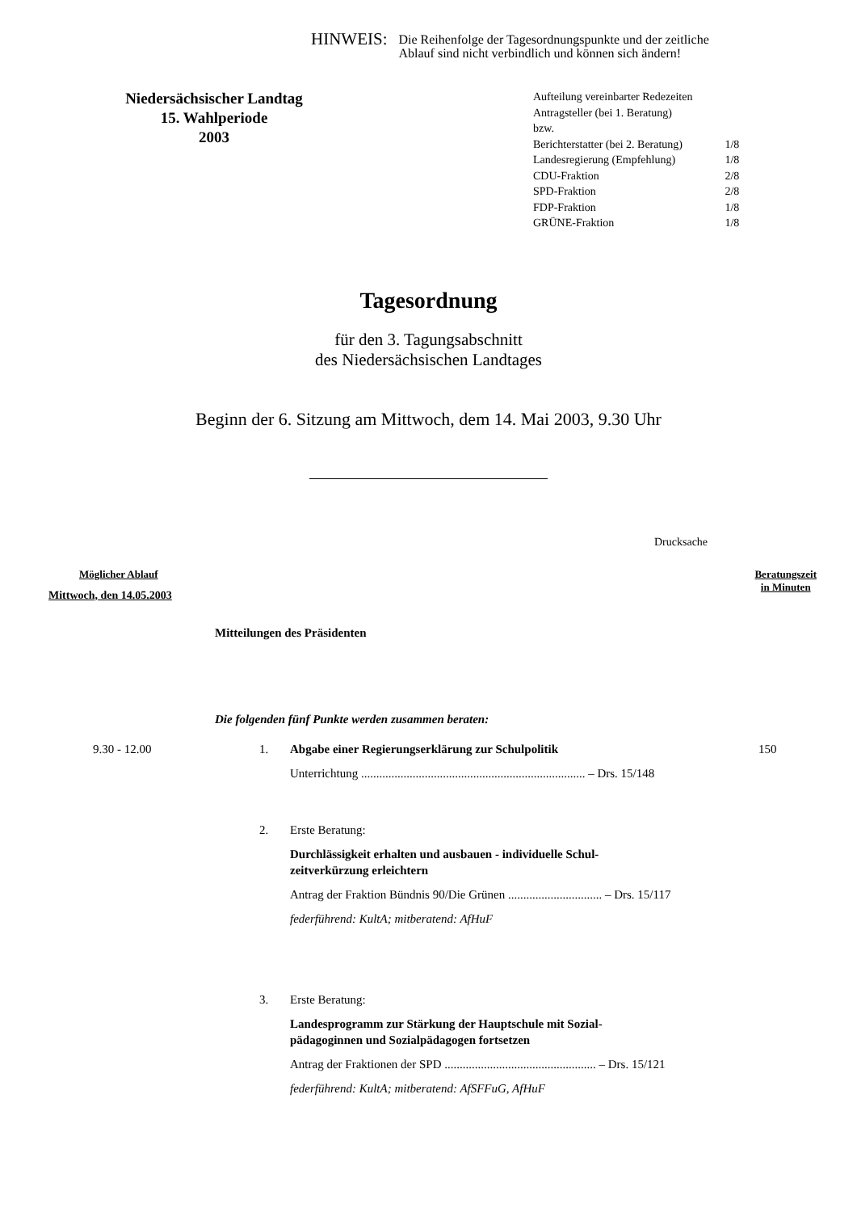HINWEIS: Die Reihenfolge der Tagesordnungspunkte und der zeitliche
Ablauf sind nicht verbindlich und können sich ändern!
Niedersächsischer Landtag
15. Wahlperiode
2003
| Aufteilung vereinbarter Redezeiten | |
| Antragsteller (bei 1. Beratung) | |
| bzw. | |
| Berichterstatter (bei 2. Beratung) | 1/8 |
| Landesregierung (Empfehlung) | 1/8 |
| CDU-Fraktion | 2/8 |
| SPD-Fraktion | 2/8 |
| FDP-Fraktion | 1/8 |
| GRÜNE-Fraktion | 1/8 |
Tagesordnung
für den 3. Tagungsabschnitt
des Niedersächsischen Landtages
Beginn der 6. Sitzung am Mittwoch, dem 14. Mai 2003, 9.30 Uhr
Drucksache
Möglicher Ablauf Beratungszeit
in Minuten
Mittwoch, den 14.05.2003
Mitteilungen des Präsidenten
Die folgenden fünf Punkte werden zusammen beraten:
| 9.30 - 12.00 | 1. | Abgabe einer Regierungserklärung zur Schulpolitik Unterrichtung .......................................................................... – Drs. 15/148 | 150 |
| | 2. | Erste Beratung: Durchlässigkeit erhalten und ausbauen - individuelle Schul- zeitverkürzung erleichtern Antrag der Fraktion Bündnis 90/Die Grünen ............................... – Drs. 15/117 federführend: KultA; mitberatend: AfHuF | |
| | 3. | Erste Beratung: Landesprogramm zur Stärkung der Hauptschule mit Sozial- pädagoginnen und Sozialpädagogen fortsetzen Antrag der Fraktionen der SPD .................................................. – Drs. 15/121 federführend: KultA; mitberatend: AfSFFuG, AfHuF | |